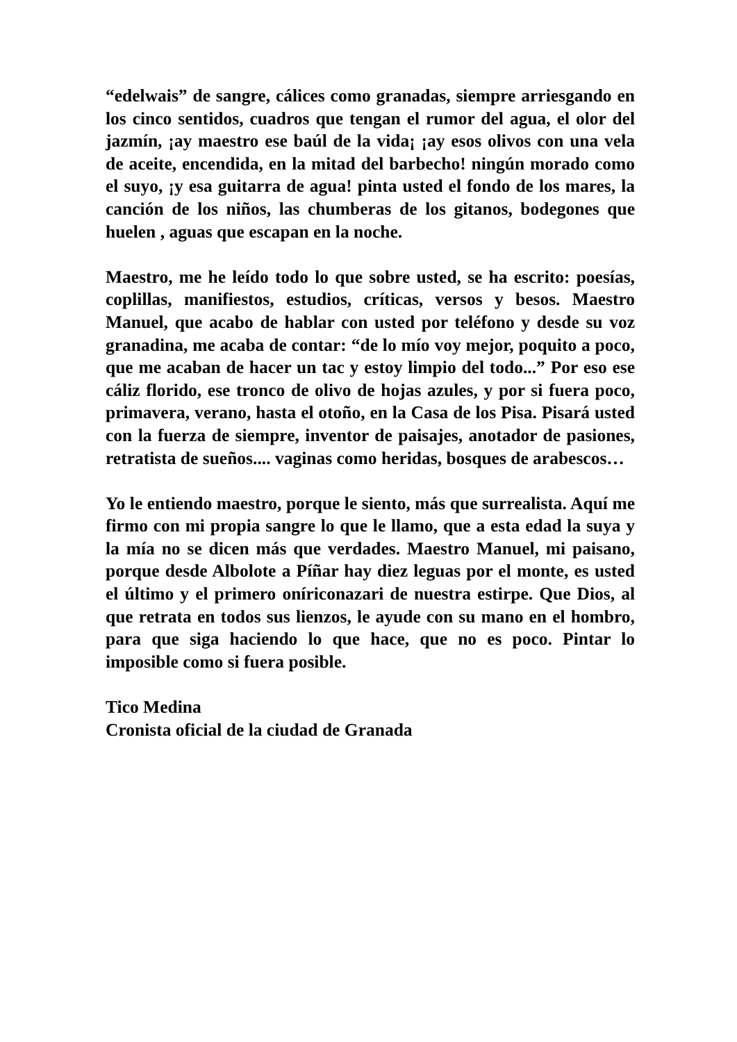“edelwais” de sangre, cálices como granadas, siempre arriesgando en los cinco sentidos, cuadros que tengan el rumor del agua, el olor del jazmín, ¡ay maestro ese baúl de la vida¡ ¡ay esos olivos con una vela de aceite, encendida, en la mitad del barbecho! ningún morado como el suyo, ¡y esa guitarra de agua! pinta usted el fondo de los mares, la canción de los niños, las chumberas de los gitanos, bodegones que huelen , aguas que escapan en la noche.
Maestro, me he leído todo lo que sobre usted, se ha escrito: poesías, coplillas, manifiestos, estudios, críticas, versos y besos. Maestro Manuel, que acabo de hablar con usted por teléfono y desde su voz granadina, me acaba de contar: “de lo mío voy mejor, poquito a poco, que me acaban de hacer un tac y estoy limpio del todo...” Por eso ese cáliz florido, ese tronco de olivo de hojas azules, y por si fuera poco, primavera, verano, hasta el otoño, en la Casa de los Pisa. Pisará usted con la fuerza de siempre, inventor de paisajes, anotador de pasiones, retratista de sueños.... vaginas como heridas, bosques de arabescos…
Yo le entiendo maestro, porque le siento, más que surrealista. Aquí me firmo con mi propia sangre lo que le llamo, que a esta edad la suya y la mía no se dicen más que verdades. Maestro Manuel, mi paisano, porque desde Albolote a Píñar hay diez leguas por el monte, es usted el último y el primero oníriconazari de nuestra estirpe. Que Dios, al que retrata en todos sus lienzos, le ayude con su mano en el hombro, para que siga haciendo lo que hace, que no es poco. Pintar lo imposible como si fuera posible.
Tico Medina
Cronista oficial de la ciudad de Granada